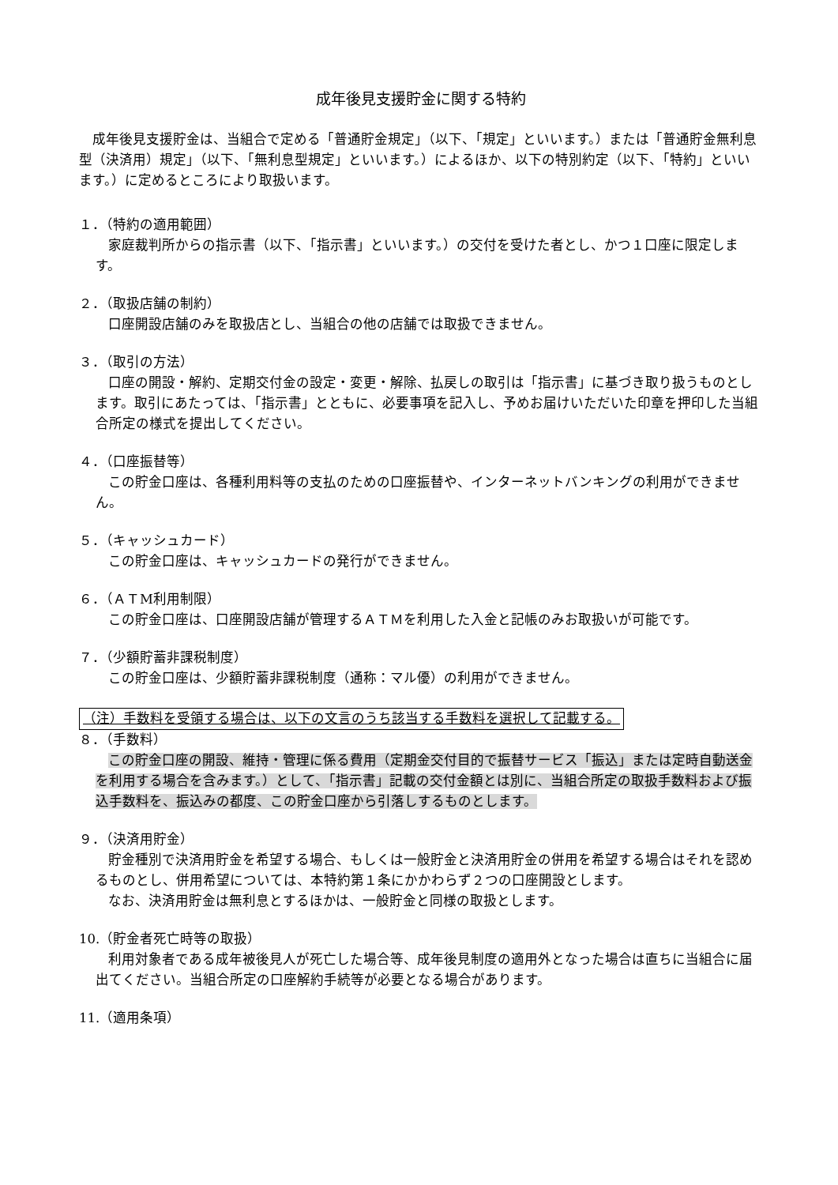成年後見支援貯金に関する特約
成年後見支援貯金は、当組合で定める「普通貯金規定」（以下、「規定」といいます。）または「普通貯金無利息型（決済用）規定」（以下、「無利息型規定」といいます。）によるほか、以下の特別約定（以下、「特約」といいます。）に定めるところにより取扱います。
１．（特約の適用範囲）
家庭裁判所からの指示書（以下、「指示書」といいます。）の交付を受けた者とし、かつ１口座に限定します。
２．（取扱店舗の制約）
口座開設店舗のみを取扱店とし、当組合の他の店舗では取扱できません。
３．（取引の方法）
口座の開設・解約、定期交付金の設定・変更・解除、払戻しの取引は「指示書」に基づき取り扱うものとします。取引にあたっては、「指示書」とともに、必要事項を記入し、予めお届けいただいた印章を押印した当組合所定の様式を提出してください。
４．（口座振替等）
この貯金口座は、各種利用料等の支払のための口座振替や、インターネットバンキングの利用ができません。
５．（キャッシュカード）
この貯金口座は、キャッシュカードの発行ができません。
６．（ＡＴM利用制限）
この貯金口座は、口座開設店舗が管理するＡＴＭを利用した入金と記帳のみお取扱いが可能です。
７．（少額貯蓄非課税制度）
この貯金口座は、少額貯蓄非課税制度（通称：マル優）の利用ができません。
（注）手数料を受領する場合は、以下の文言のうち該当する手数料を選択して記載する。
８．（手数料）
この貯金口座の開設、維持・管理に係る費用（定期金交付目的で振替サービス「振込」または定時自動送金を利用する場合を含みます。）として、「指示書」記載の交付金額とは別に、当組合所定の取扱手数料および振込手数料を、振込みの都度、この貯金口座から引落しするものとします。
９．（決済用貯金）
貯金種別で決済用貯金を希望する場合、もしくは一般貯金と決済用貯金の併用を希望する場合はそれを認めるものとし、併用希望については、本特約第１条にかかわらず２つの口座開設とします。
なお、決済用貯金は無利息とするほかは、一般貯金と同様の取扱とします。
10.（貯金者死亡時等の取扱）
利用対象者である成年被後見人が死亡した場合等、成年後見制度の適用外となった場合は直ちに当組合に届出てください。当組合所定の口座解約手続等が必要となる場合があります。
11.（適用条項）